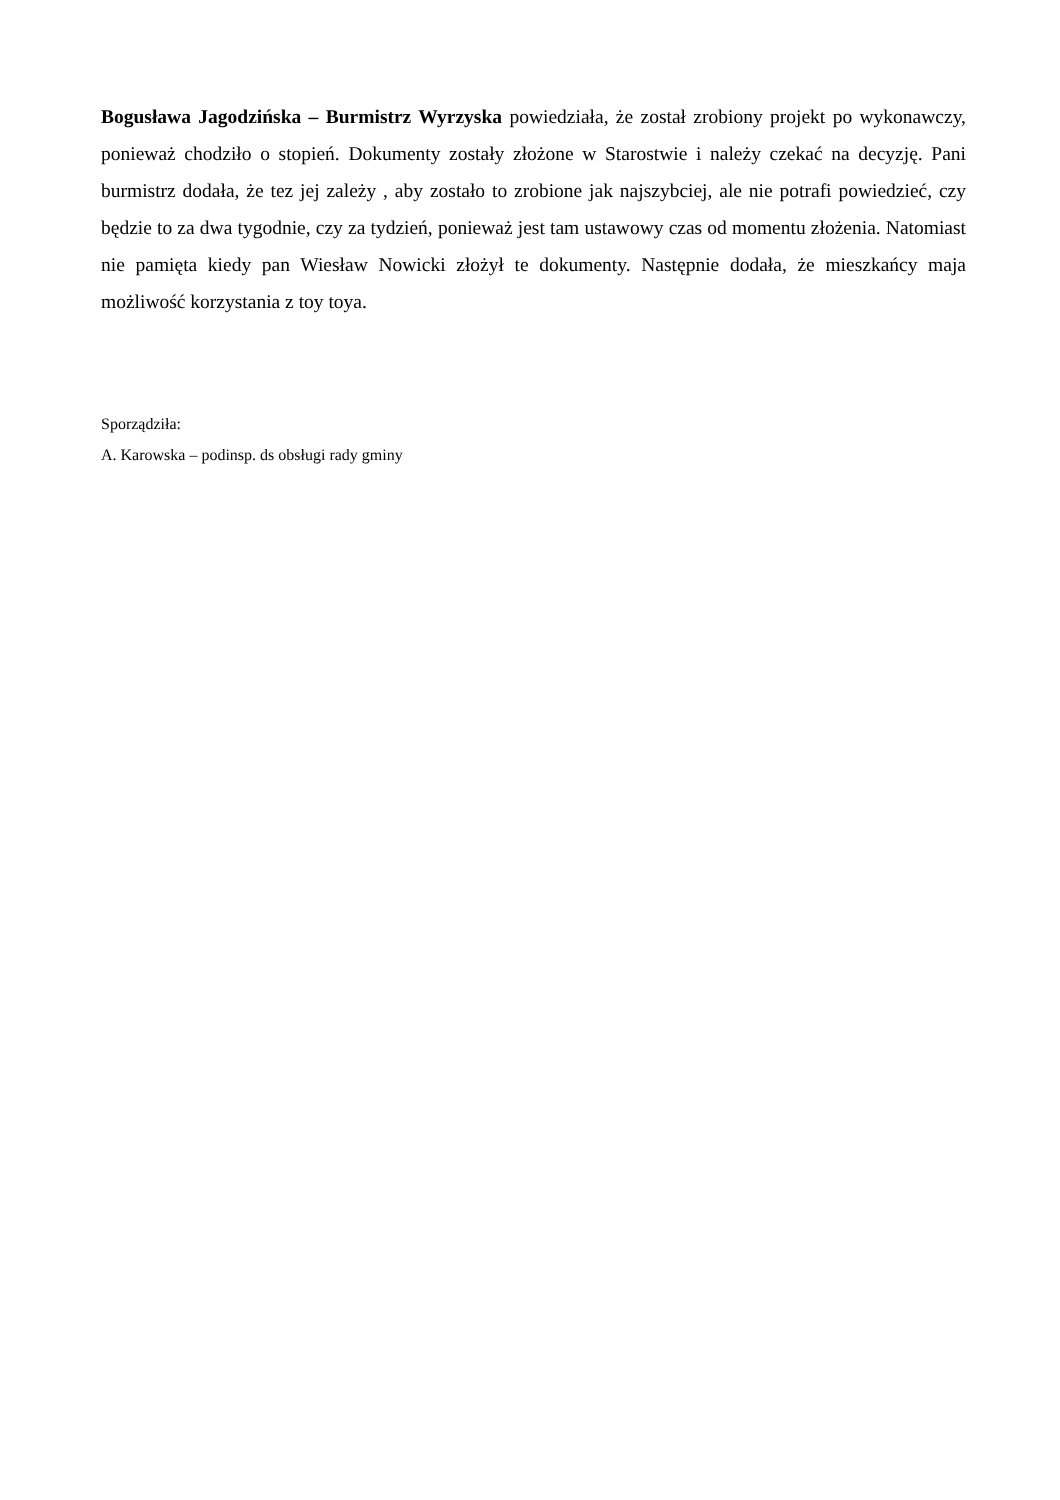Bogusława Jagodzińska – Burmistrz Wyrzyska powiedziała, że został zrobiony projekt po wykonawczy, ponieważ chodziło o stopień. Dokumenty zostały złożone w Starostwie i należy czekać na decyzję. Pani burmistrz dodała, że tez jej zależy , aby zostało to zrobione jak najszybciej, ale nie potrafi powiedzieć, czy będzie to za dwa tygodnie, czy za tydzień, ponieważ jest tam ustawowy czas od momentu złożenia. Natomiast nie pamięta kiedy pan Wiesław Nowicki złożył te dokumenty. Następnie dodała, że mieszkańcy maja możliwość korzystania z toy toya.
Sporządziła:
A. Karowska – podinsp. ds obsługi rady gminy